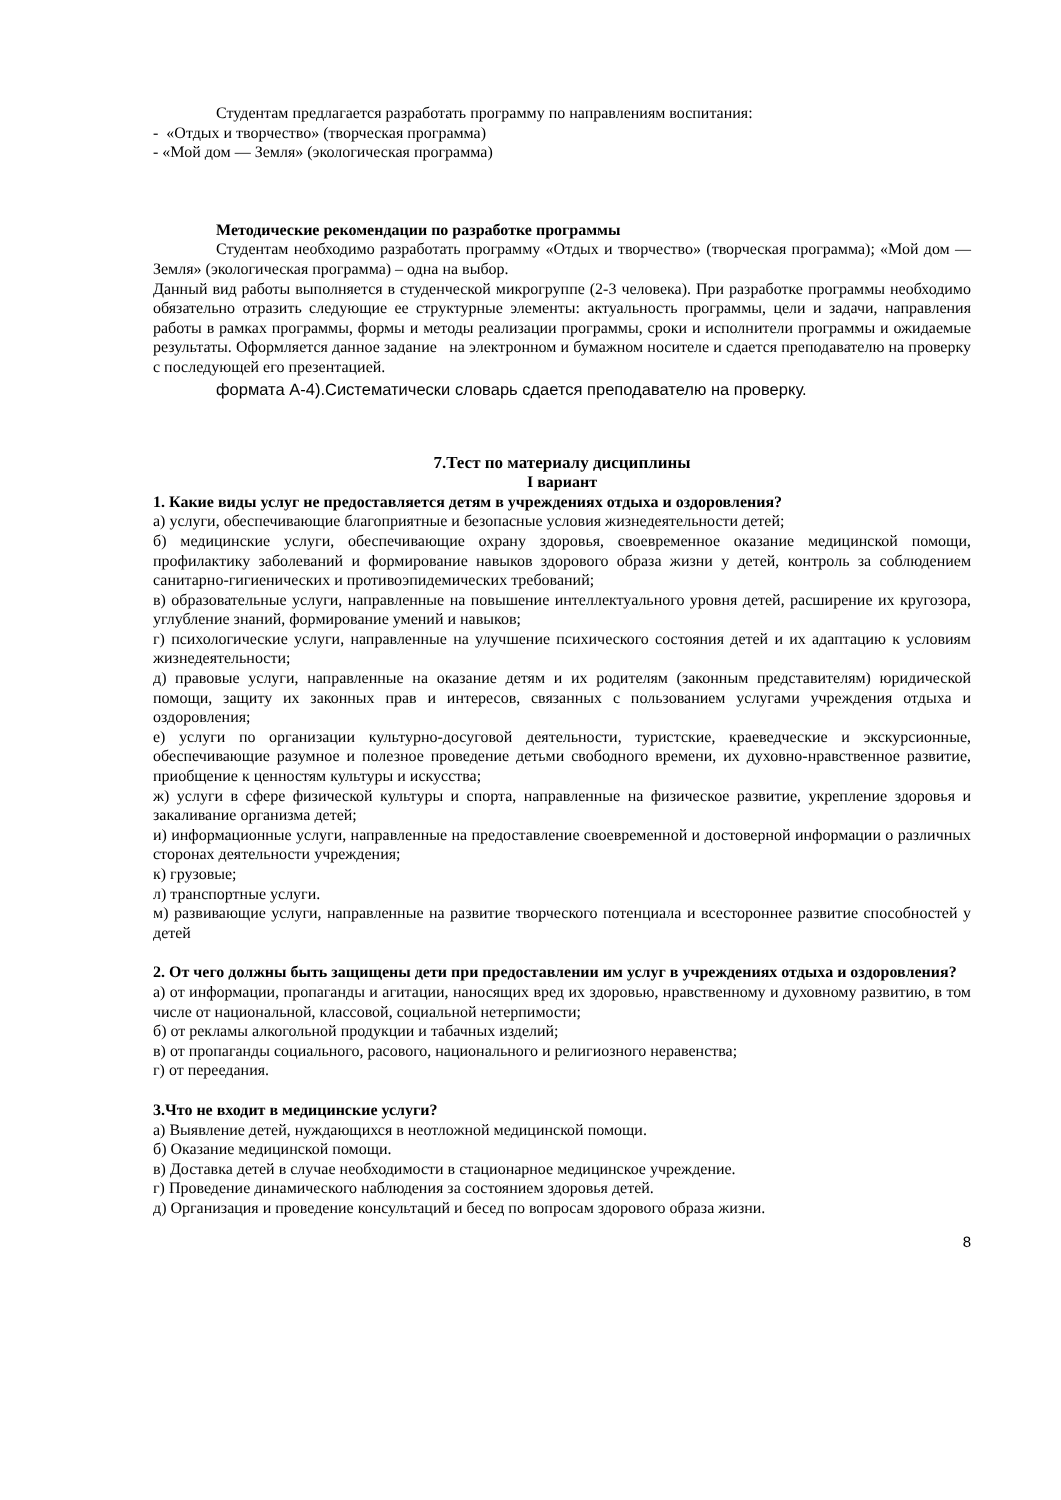Студентам предлагается разработать программу по направлениям воспитания:
- «Отдых и творчество» (творческая программа)
- «Мой дом — Земля» (экологическая программа)
Методические рекомендации по разработке программы
Студентам необходимо разработать программу «Отдых и творчество» (творческая программа); «Мой дом — Земля» (экологическая программа) – одна на выбор.
Данный вид работы выполняется в студенческой микрогруппе (2-3 человека). При разработке программы необходимо обязательно отразить следующие ее структурные элементы: актуальность программы, цели и задачи, направления работы в рамках программы, формы и методы реализации программы, сроки и исполнители программы и ожидаемые результаты. Оформляется данное задание на электронном и бумажном носителе и сдается преподавателю на проверку с последующей его презентацией.
формата А-4).Систематически словарь сдается преподавателю на проверку.
7.Тест по материалу дисциплины
I вариант
1. Какие виды услуг не предоставляется детям в учреждениях отдыха и оздоровления?
а) услуги, обеспечивающие благоприятные и безопасные условия жизнедеятельности детей;
б) медицинские услуги, обеспечивающие охрану здоровья, своевременное оказание медицинской помощи, профилактику заболеваний и формирование навыков здорового образа жизни у детей, контроль за соблюдением санитарно-гигиенических и противоэпидемических требований;
в) образовательные услуги, направленные на повышение интеллектуального уровня детей, расширение их кругозора, углубление знаний, формирование умений и навыков;
г) психологические услуги, направленные на улучшение психического состояния детей и их адаптацию к условиям жизнедеятельности;
д) правовые услуги, направленные на оказание детям и их родителям (законным представителям) юридической помощи, защиту их законных прав и интересов, связанных с пользованием услугами учреждения отдыха и оздоровления;
е) услуги по организации культурно-досуговой деятельности, туристские, краеведческие и экскурсионные, обеспечивающие разумное и полезное проведение детьми свободного времени, их духовно-нравственное развитие, приобщение к ценностям культуры и искусства;
ж) услуги в сфере физической культуры и спорта, направленные на физическое развитие, укрепление здоровья и закаливание организма детей;
и) информационные услуги, направленные на предоставление своевременной и достоверной информации о различных сторонах деятельности учреждения;
к) грузовые;
л) транспортные услуги.
м) развивающие услуги, направленные на развитие творческого потенциала и всестороннее развитие способностей у детей
2. От чего должны быть защищены дети при предоставлении им услуг в учреждениях отдыха и оздоровления?
а) от информации, пропаганды и агитации, наносящих вред их здоровью, нравственному и духовному развитию, в том числе от национальной, классовой, социальной нетерпимости;
б) от рекламы алкогольной продукции и табачных изделий;
в) от пропаганды социального, расового, национального и религиозного неравенства;
г) от переедания.
3.Что не входит в медицинские услуги?
а) Выявление детей, нуждающихся в неотложной медицинской помощи.
б) Оказание медицинской помощи.
в) Доставка детей в случае необходимости в стационарное медицинское учреждение.
г) Проведение динамического наблюдения за состоянием здоровья детей.
д) Организация и проведение консультаций и бесед по вопросам здорового образа жизни.
8